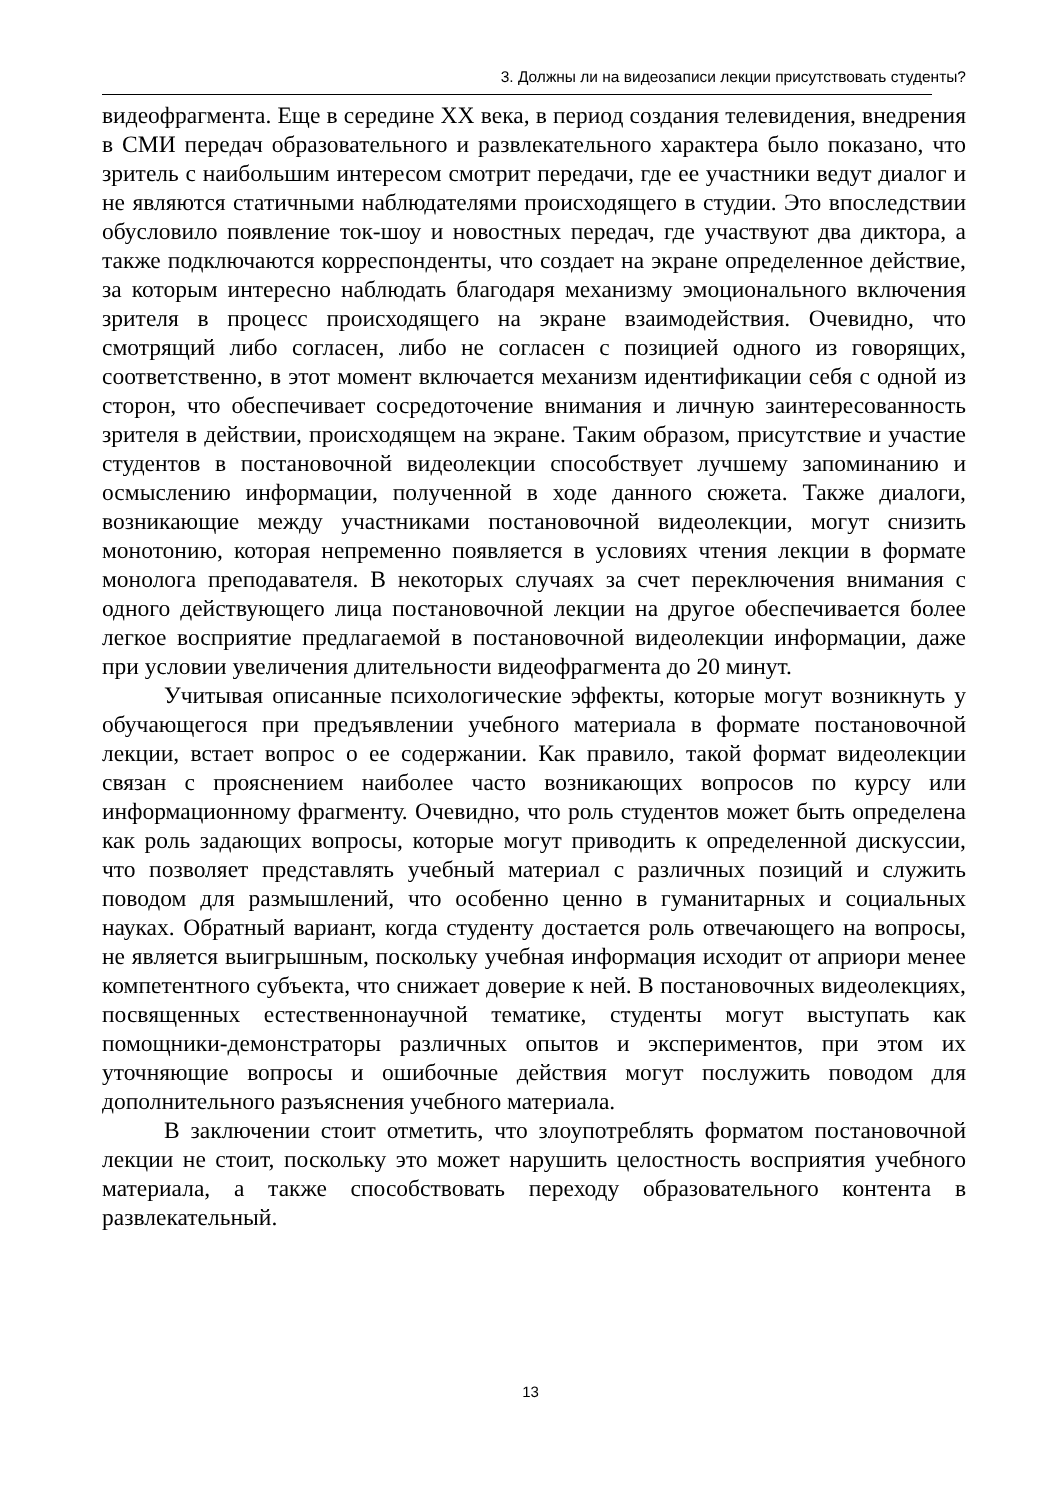3. Должны ли на видеозаписи лекции присутствовать студенты?
видеофрагмента. Еще в середине XX века, в период создания телевидения, внедрения в СМИ передач образовательного и развлекательного характера было показано, что зритель с наибольшим интересом смотрит передачи, где ее участники ведут диалог и не являются статичными наблюдателями происходящего в студии. Это впоследствии обусловило появление ток-шоу и новостных передач, где участвуют два диктора, а также подключаются корреспонденты, что создает на экране определенное действие, за которым интересно наблюдать благодаря механизму эмоционального включения зрителя в процесс происходящего на экране взаимодействия. Очевидно, что смотрящий либо согласен, либо не согласен с позицией одного из говорящих, соответственно, в этот момент включается механизм идентификации себя с одной из сторон, что обеспечивает сосредоточение внимания и личную заинтересованность зрителя в действии, происходящем на экране. Таким образом, присутствие и участие студентов в постановочной видеолекции способствует лучшему запоминанию и осмыслению информации, полученной в ходе данного сюжета. Также диалоги, возникающие между участниками постановочной видеолекции, могут снизить монотонию, которая непременно появляется в условиях чтения лекции в формате монолога преподавателя. В некоторых случаях за счет переключения внимания с одного действующего лица постановочной лекции на другое обеспечивается более легкое восприятие предлагаемой в постановочной видеолекции информации, даже при условии увеличения длительности видеофрагмента до 20 минут.
Учитывая описанные психологические эффекты, которые могут возникнуть у обучающегося при предъявлении учебного материала в формате постановочной лекции, встает вопрос о ее содержании. Как правило, такой формат видеолекции связан с прояснением наиболее часто возникающих вопросов по курсу или информационному фрагменту. Очевидно, что роль студентов может быть определена как роль задающих вопросы, которые могут приводить к определенной дискуссии, что позволяет представлять учебный материал с различных позиций и служить поводом для размышлений, что особенно ценно в гуманитарных и социальных науках. Обратный вариант, когда студенту достается роль отвечающего на вопросы, не является выигрышным, поскольку учебная информация исходит от априори менее компетентного субъекта, что снижает доверие к ней. В постановочных видеолекциях, посвященных естественнонаучной тематике, студенты могут выступать как помощники-демонстраторы различных опытов и экспериментов, при этом их уточняющие вопросы и ошибочные действия могут послужить поводом для дополнительного разъяснения учебного материала.
В заключении стоит отметить, что злоупотреблять форматом постановочной лекции не стоит, поскольку это может нарушить целостность восприятия учебного материала, а также способствовать переходу образовательного контента в развлекательный.
13